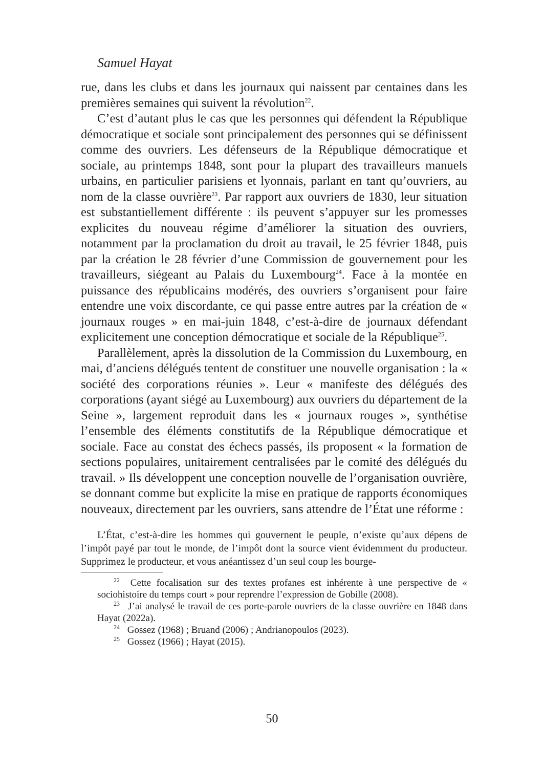Samuel Hayat
rue, dans les clubs et dans les journaux qui naissent par centaines dans les premières semaines qui suivent la révolution<sup>22</sup>.
C’est d’autant plus le cas que les personnes qui défendent la République démocratique et sociale sont principalement des personnes qui se définissent comme des ouvriers. Les défenseurs de la République démocratique et sociale, au printemps 1848, sont pour la plupart des travailleurs manuels urbains, en particulier parisiens et lyonnais, parlant en tant qu’ouvriers, au nom de la classe ouvrière<sup>23</sup>. Par rapport aux ouvriers de 1830, leur situation est substantiellement différente : ils peuvent s’appuyer sur les promesses explicites du nouveau régime d’améliorer la situation des ouvriers, notamment par la proclamation du droit au travail, le 25 février 1848, puis par la création le 28 février d’une Commission de gouvernement pour les travailleurs, siégeant au Palais du Luxembourg<sup>24</sup>. Face à la montée en puissance des républicains modérés, des ouvriers s’organisent pour faire entendre une voix discordante, ce qui passe entre autres par la création de « journaux rouges » en mai-juin 1848, c’est-à-dire de journaux défendant explicitement une conception démocratique et sociale de la République<sup>25</sup>.
Parallèlement, après la dissolution de la Commission du Luxembourg, en mai, d’anciens délégués tentent de constituer une nouvelle organisation : la « société des corporations réunies ». Leur « manifeste des délégués des corporations (ayant siégé au Luxembourg) aux ouvriers du département de la Seine », largement reproduit dans les « journaux rouges », synthétise l’ensemble des éléments constitutifs de la République démocratique et sociale. Face au constat des échecs passés, ils proposent « la formation de sections populaires, unitairement centralisées par le comité des délégués du travail. » Ils développent une conception nouvelle de l’organisation ouvrière, se donnant comme but explicite la mise en pratique de rapports économiques nouveaux, directement par les ouvriers, sans attendre de l’État une réforme :
L’État, c’est-à-dire les hommes qui gouvernent le peuple, n’existe qu’aux dépens de l’impôt payé par tout le monde, de l’impôt dont la source vient évidemment du producteur. Supprimez le producteur, et vous anéantissez d’un seul coup les bourge-
<sup>22</sup> Cette focalisation sur des textes profanes est inhérente à une perspective de « sociohistoire du temps court » pour reprendre l’expression de Gobille (2008).
<sup>23</sup> J’ai analysé le travail de ces porte-parole ouvriers de la classe ouvrière en 1848 dans Hayat (2022a).
<sup>24</sup> Gossez (1968) ; Bruand (2006) ; Andrianopoulos (2023).
<sup>25</sup> Gossez (1966) ; Hayat (2015).
50